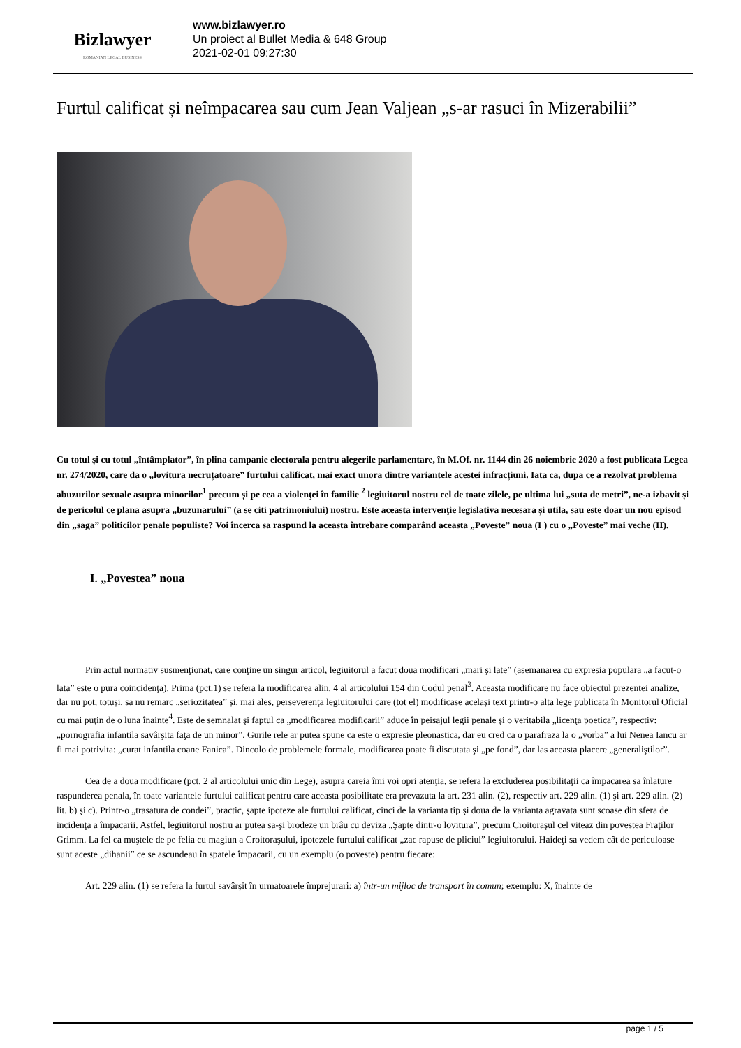Bizlawyer
ROMANIAN LEGAL BUSINESS
www.bizlawyer.ro
Un proiect al Bullet Media & 648 Group
2021-02-01 09:27:30
Furtul calificat și neîmpacarea sau cum Jean Valjean „s-ar rasuci în Mizerabilii”
Cu totul și cu totul „întâmplator”, în plina campanie electorala pentru alegerile parlamentare, în M.Of. nr. 1144 din 26 noiembrie 2020 a fost publicata Legea nr. 274/2020, care da o „lovitura necruțatoare” furtului calificat, mai exact unora dintre variantele acestei infracțiuni. Iata ca, dupa ce a rezolvat problema abuzurilor sexuale asupra minorilor<sup>1</sup> precum și pe cea a violenţei în familie <sup>2</sup> legiuitorul nostru cel de toate zilele, pe ultima lui „suta de metri”, ne-a izbavit și de pericolul ce plana asupra „buzunarului” (a se citi patrimoniului) nostru. Este aceasta intervenţie legislativa necesara și utila, sau este doar un nou episod din „saga” politicilor penale populiste? Voi încerca sa raspund la aceasta întrebare comparând aceasta „Poveste” noua (I ) cu o „Poveste” mai veche (II).
I. „Povestea” noua
Prin actul normativ susmenţionat, care conţine un singur articol, legiuitorul a facut doua modificari „mari şi late” (asemanarea cu expresia populara „a facut-o lata” este o pura coincidenţa). Prima (pct.1) se refera la modificarea alin. 4 al articolului 154 din Codul penal<sup>3</sup>. Aceasta modificare nu face obiectul prezentei analize, dar nu pot, totuși, sa nu remarc „seriozitatea” și, mai ales, perseverenţa legiuitorului care (tot el) modificase același text printr-o alta lege publicata în Monitorul Oficial cu mai puţin de o luna înainte<sup>4</sup>. Este de semnalat şi faptul ca „modificarea modificarii” aduce în peisajul legii penale şi o veritabila „licenţa poetica”, respectiv: „pornografia infantila savârşita faţa de un minor”. Gurile rele ar putea spune ca este o expresie pleonastica, dar eu cred ca o parafraza la o „vorba” a lui Nenea Iancu ar fi mai potrivita: „curat infantila coane Fanica”. Dincolo de problemele formale, modificarea poate fi discutata şi „pe fond”, dar las aceasta placere „generaliştilor”.
Cea de a doua modificare (pct. 2 al articolului unic din Lege), asupra careia îmi voi opri atenţia, se refera la excluderea posibilitaţii ca împacarea sa înlature raspunderea penala, în toate variantele furtului calificat pentru care aceasta posibilitate era prevazuta la art. 231 alin. (2), respectiv art. 229 alin. (1) şi art. 229 alin. (2) lit. b) şi c). Printr-o „trasatura de condei”, practic, şapte ipoteze ale furtului calificat, cinci de la varianta tip şi doua de la varianta agravata sunt scoase din sfera de incidenţa a împacarii. Astfel, legiuitorul nostru ar putea sa-şi brodeze un brâu cu deviza „Şapte dintr-o lovitura”, precum Croitoraşul cel viteaz din povestea Fraţilor Grimm. La fel ca muştele de pe felia cu magiun a Croitoraşului, ipotezele furtului calificat „zac rapuse de pliciul” legiuitorului. Haideţi sa vedem cât de periculoase sunt aceste „dihanii” ce se ascundeau în spatele împacarii, cu un exemplu (o poveste) pentru fiecare:
Art. 229 alin. (1) se refera la furtul savârșit în urmatoarele împrejurari: a) într-un mijloc de transport în comun; exemplu: X, înainte de
page 1 / 5